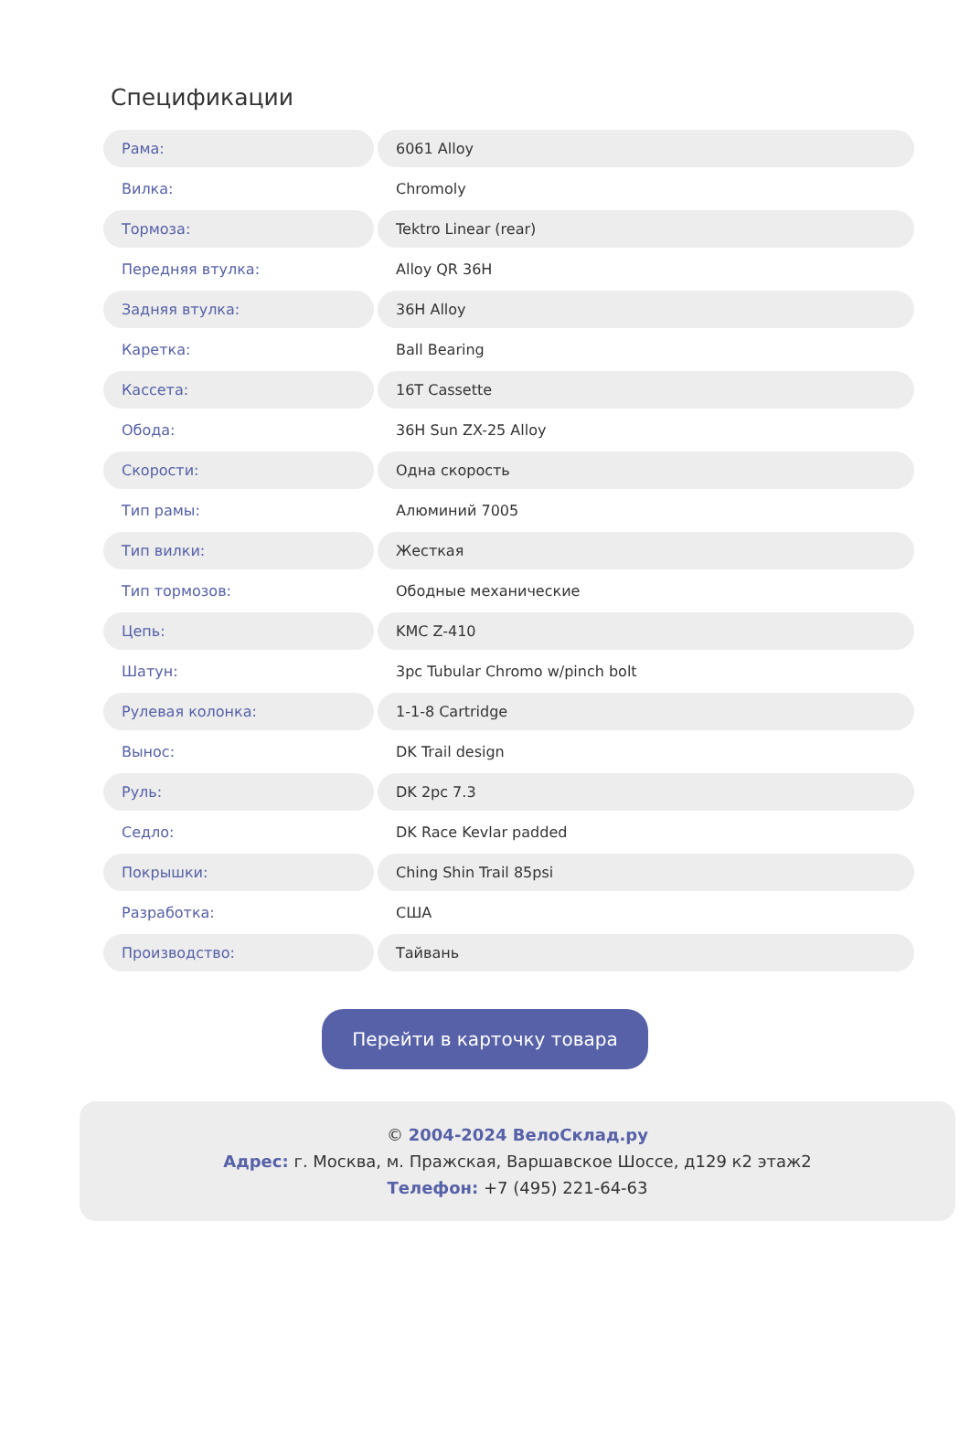Спецификации
| Рама: | 6061 Alloy |
| Вилка: | Chromoly |
| Тормоза: | Tektro Linear (rear) |
| Передняя втулка: | Alloy QR 36H |
| Задняя втулка: | 36H Alloy |
| Каретка: | Ball Bearing |
| Кассета: | 16T Cassette |
| Обода: | 36H Sun ZX-25 Alloy |
| Скорости: | Одна скорость |
| Тип рамы: | Алюминий 7005 |
| Тип вилки: | Жесткая |
| Тип тормозов: | Ободные механические |
| Цепь: | KMC Z-410 |
| Шатун: | 3pc Tubular Chromo w/pinch bolt |
| Рулевая колонка: | 1-1-8 Cartridge |
| Вынос: | DK Trail design |
| Руль: | DK 2pc 7.3 |
| Седло: | DK Race Kevlar padded |
| Покрышки: | Ching Shin Trail 85psi |
| Разработка: | США |
| Производство: | Тайвань |
Перейти в карточку товара
© 2004-2024 ВелоСклад.ру
Адрес: г. Москва, м. Пражская, Варшавское Шоссе, д129 к2 этаж2
Телефон: +7 (495) 221-64-63